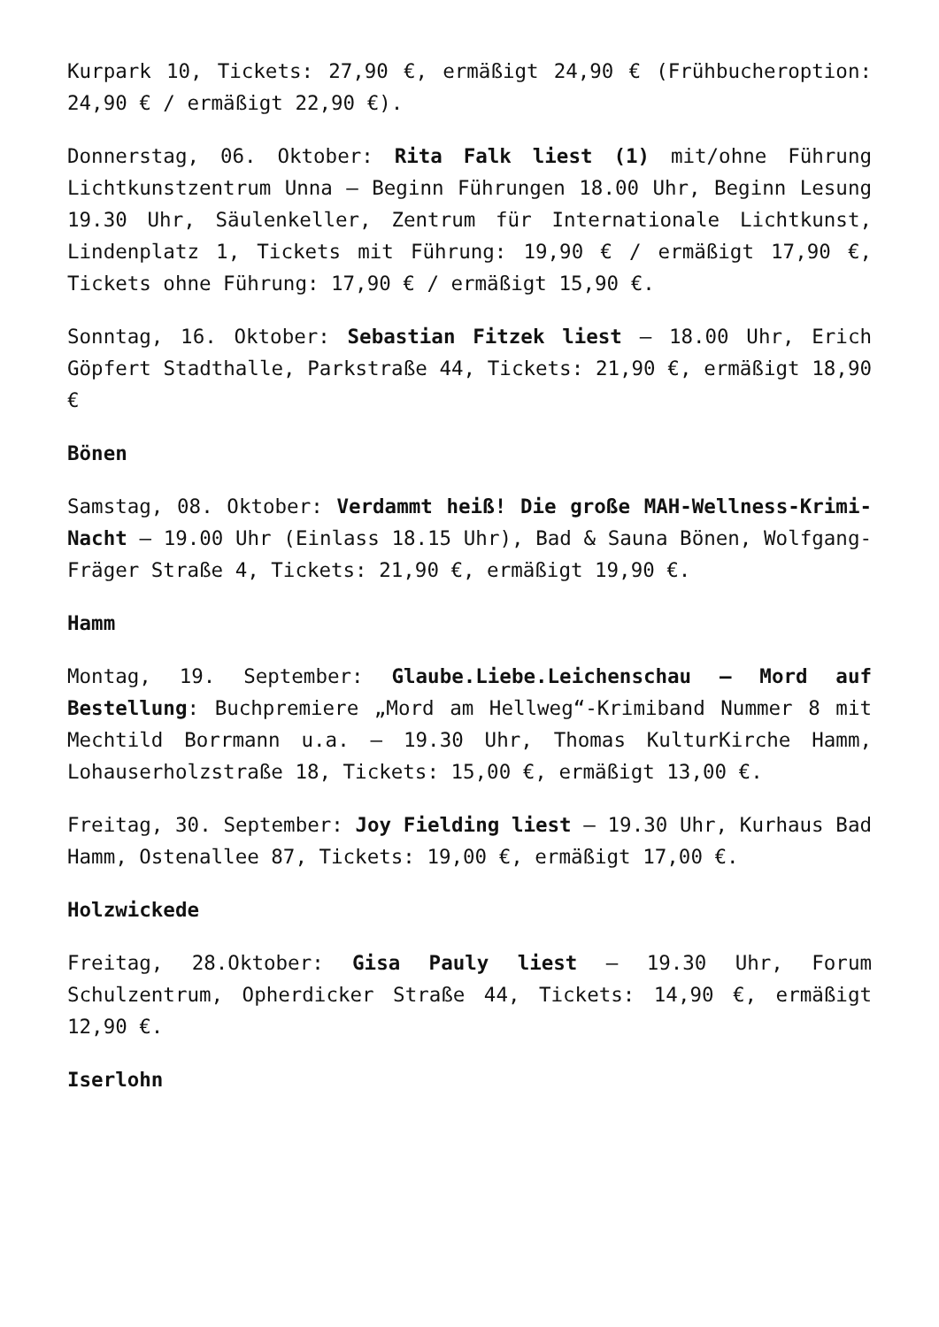Kurpark 10, Tickets: 27,90 €, ermäßigt 24,90 € (Frühbucheroption: 24,90 € / ermäßigt 22,90 €).
Donnerstag, 06. Oktober: Rita Falk liest (1) mit/ohne Führung Lichtkunstzentrum Unna – Beginn Führungen 18.00 Uhr, Beginn Lesung 19.30 Uhr, Säulenkeller, Zentrum für Internationale Lichtkunst, Lindenplatz 1, Tickets mit Führung: 19,90 € / ermäßigt 17,90 €, Tickets ohne Führung: 17,90 € / ermäßigt 15,90 €.
Sonntag, 16. Oktober: Sebastian Fitzek liest – 18.00 Uhr, Erich Göpfert Stadthalle, Parkstraße 44, Tickets: 21,90 €, ermäßigt 18,90 €
Bönen
Samstag, 08. Oktober: Verdammt heiß! Die große MAH-Wellness-Krimi-Nacht – 19.00 Uhr (Einlass 18.15 Uhr), Bad & Sauna Bönen, Wolfgang-Fräger Straße 4, Tickets: 21,90 €, ermäßigt 19,90 €.
Hamm
Montag, 19. September: Glaube.Liebe.Leichenschau – Mord auf Bestellung: Buchpremiere „Mord am Hellweg“-Krimiband Nummer 8 mit Mechtild Borrmann u.a. – 19.30 Uhr, Thomas KulturKirche Hamm, Lohauserholzstraße 18, Tickets: 15,00 €, ermäßigt 13,00 €.
Freitag, 30. September: Joy Fielding liest – 19.30 Uhr, Kurhaus Bad Hamm, Ostenallee 87, Tickets: 19,00 €, ermäßigt 17,00 €.
Holzwickede
Freitag, 28.Oktober: Gisa Pauly liest – 19.30 Uhr, Forum Schulzentrum, Opherdicker Straße 44, Tickets: 14,90 €, ermäßigt 12,90 €.
Iserlohn